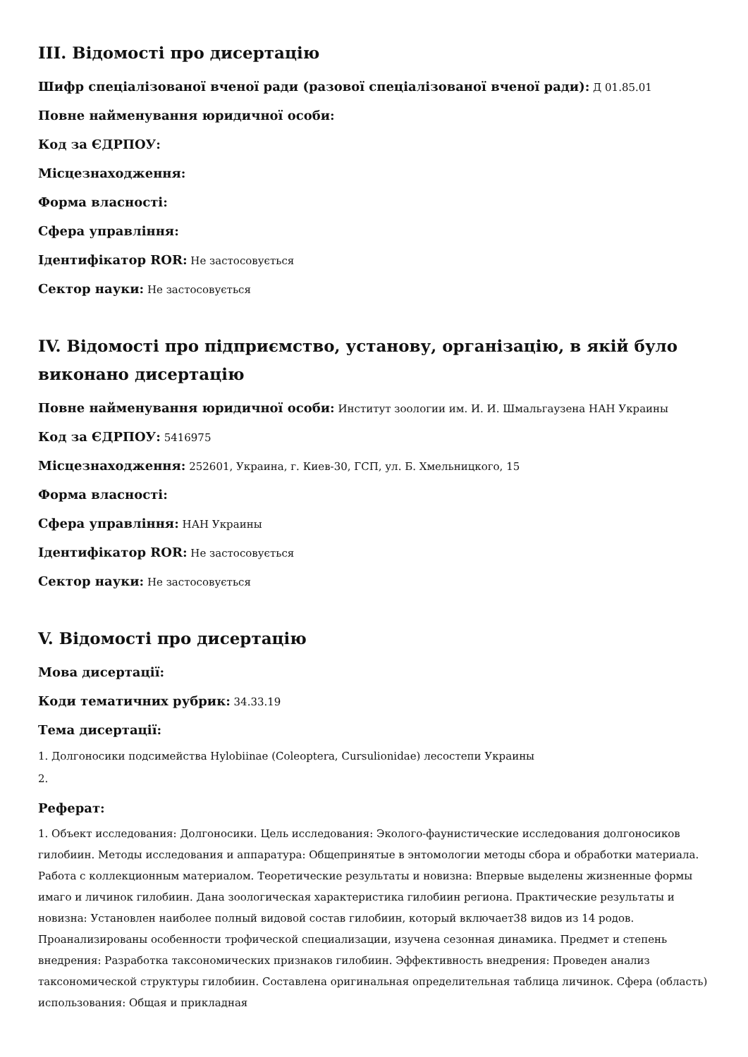III. Відомості про дисертацію
Шифр спеціалізованої вченої ради (разової спеціалізованої вченої ради): Д 01.85.01
Повне найменування юридичної особи:
Код за ЄДРПОУ:
Місцезнаходження:
Форма власності:
Сфера управління:
Ідентифікатор ROR: Не застосовується
Сектор науки: Не застосовується
IV. Відомості про підприємство, установу, організацію, в якій було виконано дисертацію
Повне найменування юридичної особи: Институт зоологии им. И. И. Шмальгаузена НАН Украины
Код за ЄДРПОУ: 5416975
Місцезнаходження: 252601, Украина, г. Киев-30, ГСП, ул. Б. Хмельницкого, 15
Форма власності:
Сфера управління: НАН Украины
Ідентифікатор ROR: Не застосовується
Сектор науки: Не застосовується
V. Відомості про дисертацію
Мова дисертації:
Коди тематичних рубрик: 34.33.19
Тема дисертації:
1. Долгоносики подсимейства Hylobiinae (Coleoptera, Cursulionidae) лесостепи Украины
2.
Реферат:
1. Объект исследования: Долгоносики. Цель исследования: Эколого-фаунистические исследования долгоносиков гилобиин. Методы исследования и аппаратура: Общепринятые в энтомологии методы сбора и обработки материала. Работа с коллекционным материалом. Теоретические результаты и новизна: Впервые выделены жизненные формы имаго и личинок гилобиин. Дана зоологическая характеристика гилобиин региона. Практические результаты и новизна: Установлен наиболее полный видовой состав гилобиин, который включает38 видов из 14 родов. Проанализированы особенности трофической специализации, изучена сезонная динамика. Предмет и степень внедрения: Разработка таксономических признаков гилобиин. Эффективность внедрения: Проведен анализ таксономической структуры гилобиин. Составлена оригинальная определительная таблица личинок. Сфера (область) использования: Общая и прикладная